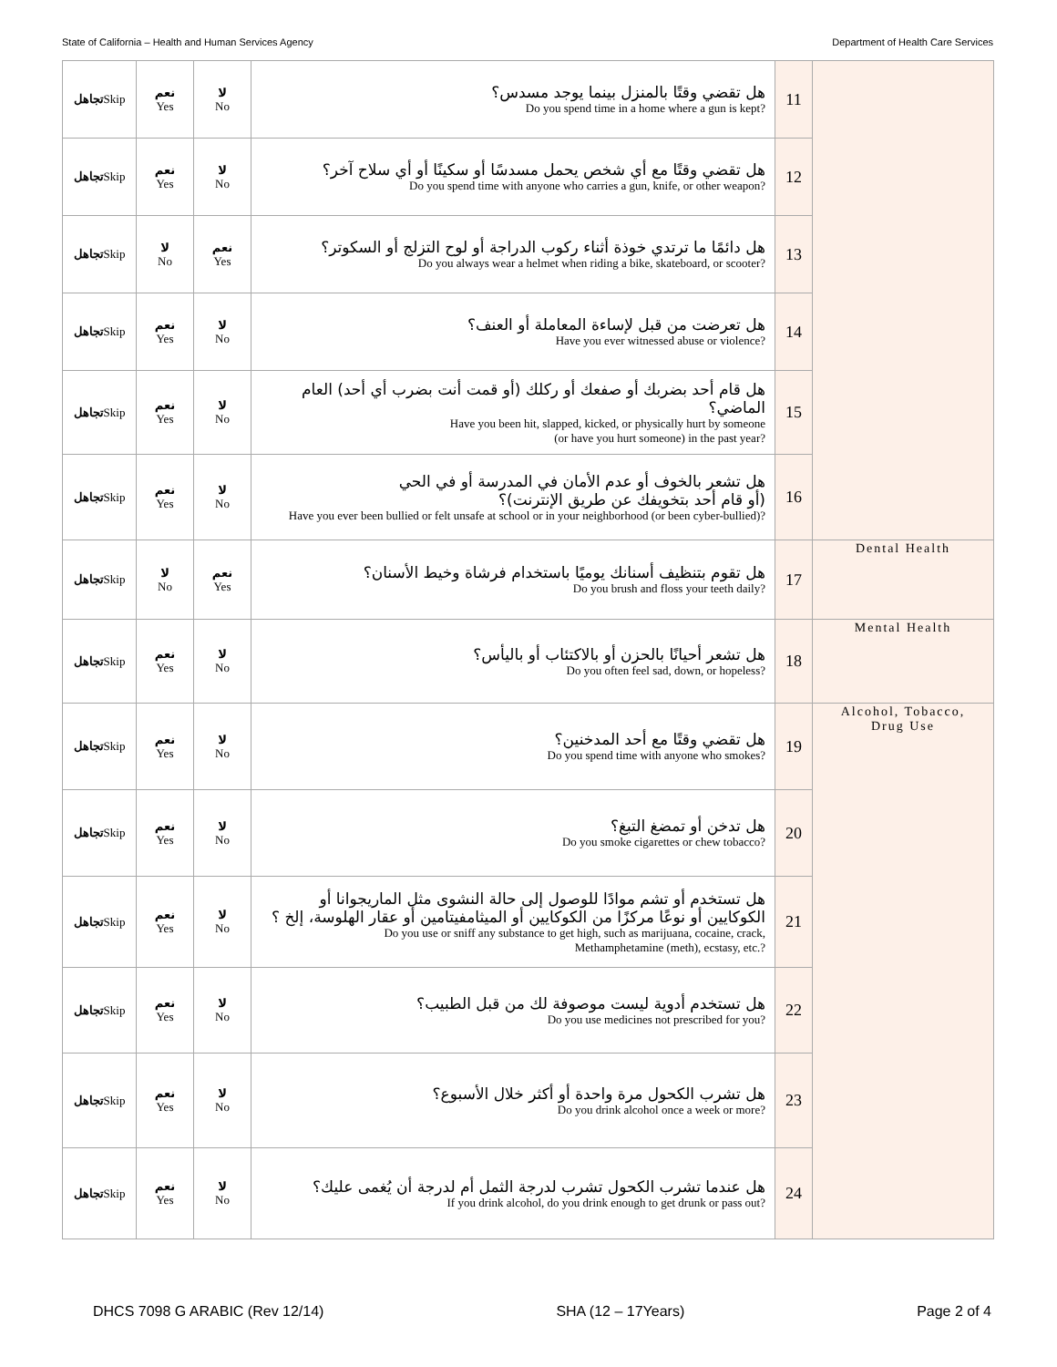State of California – Health and Human Services Agency Department of Health Care Services
| تجاهل Skip | نعم Yes | لا No | هل تقضي وقتًا بالمنزل بينما يوجد مسدس؟ Do you spend time in a home where a gun is kept? | 11 | |
| تجاهل Skip | نعم Yes | لا No | هل تقضي وقتًا مع أي شخص يحمل مسدسًا أو سكينًا أو أي سلاح آخر؟ Do you spend time with anyone who carries a gun, knife, or other weapon? | 12 | |
| تجاهل Skip | لا No | نعم Yes | هل دائمًا ما ترتدي خوذة أثناء ركوب الدراجة أو لوح التزلج أو السكوتر؟ Do you always wear a helmet when riding a bike, skateboard, or scooter? | 13 | |
| تجاهل Skip | نعم Yes | لا No | هل تعرضت من قبل لإساءة المعاملة أو العنف؟ Have you ever witnessed abuse or violence? | 14 | |
| تجاهل Skip | نعم Yes | لا No | هل قام أحد بضربك أو صفعك أو ركلك (أو قمت أنت بضرب أي أحد) العام الماضي؟ Have you been hit, slapped, kicked, or physically hurt by someone (or have you hurt someone) in the past year? | 15 | |
| تجاهل Skip | نعم Yes | لا No | هل تشعر بالخوف أو عدم الأمان في المدرسة أو في الحي (أو قام أحد بتخويفك عن طريق الإنترنت)؟ Have you ever been bullied or felt unsafe at school or in your neighborhood (or been cyber-bullied)? | 16 | |
| تجاهل Skip | لا No | نعم Yes | هل تقوم بتنظيف أسنانك يوميًا باستخدام فرشاة وخيط الأسنان؟ Do you brush and floss your teeth daily? | 17 | Dental Health |
| تجاهل Skip | نعم Yes | لا No | هل تشعر أحيانًا بالحزن أو بالاكتئاب أو باليأس؟ Do you often feel sad, down, or hopeless? | 18 | Mental Health |
| تجاهل Skip | نعم Yes | لا No | هل تقضي وقتًا مع أحد المدخنين؟ Do you spend time with anyone who smokes? | 19 | Alcohol, Tobacco, Drug Use |
| تجاهل Skip | نعم Yes | لا No | هل تدخن أو تمضغ التبغ؟ Do you smoke cigarettes or chew tobacco? | 20 | |
| تجاهل Skip | نعم Yes | لا No | هل تستخدم أو تشم موادًا للوصول إلى حالة النشوى مثل الماريجوانا أو الكوكايين أو نوعًا مركزًا من الكوكايين أو الميثامفيتامين أو عقار الهلوسة، إلخ ؟ Do you use or sniff any substance to get high, such as marijuana, cocaine, crack, Methamphetamine (meth), ecstasy, etc.? | 21 | |
| تجاهل Skip | نعم Yes | لا No | هل تستخدم أدوية ليست موصوفة لك من قبل الطبيب؟ Do you use medicines not prescribed for you? | 22 | |
| تجاهل Skip | نعم Yes | لا No | هل تشرب الكحول مرة واحدة أو أكثر خلال الأسبوع؟ Do you drink alcohol once a week or more? | 23 | |
| تجاهل Skip | نعم Yes | لا No | هل عندما تشرب الكحول تشرب لدرجة الثمل أم لدرجة أن يُغمى عليك؟ If you drink alcohol, do you drink enough to get drunk or pass out? | 24 | |
DHCS 7098 G ARABIC (Rev 12/14) SHA (12 – 17Years) Page 2 of 4